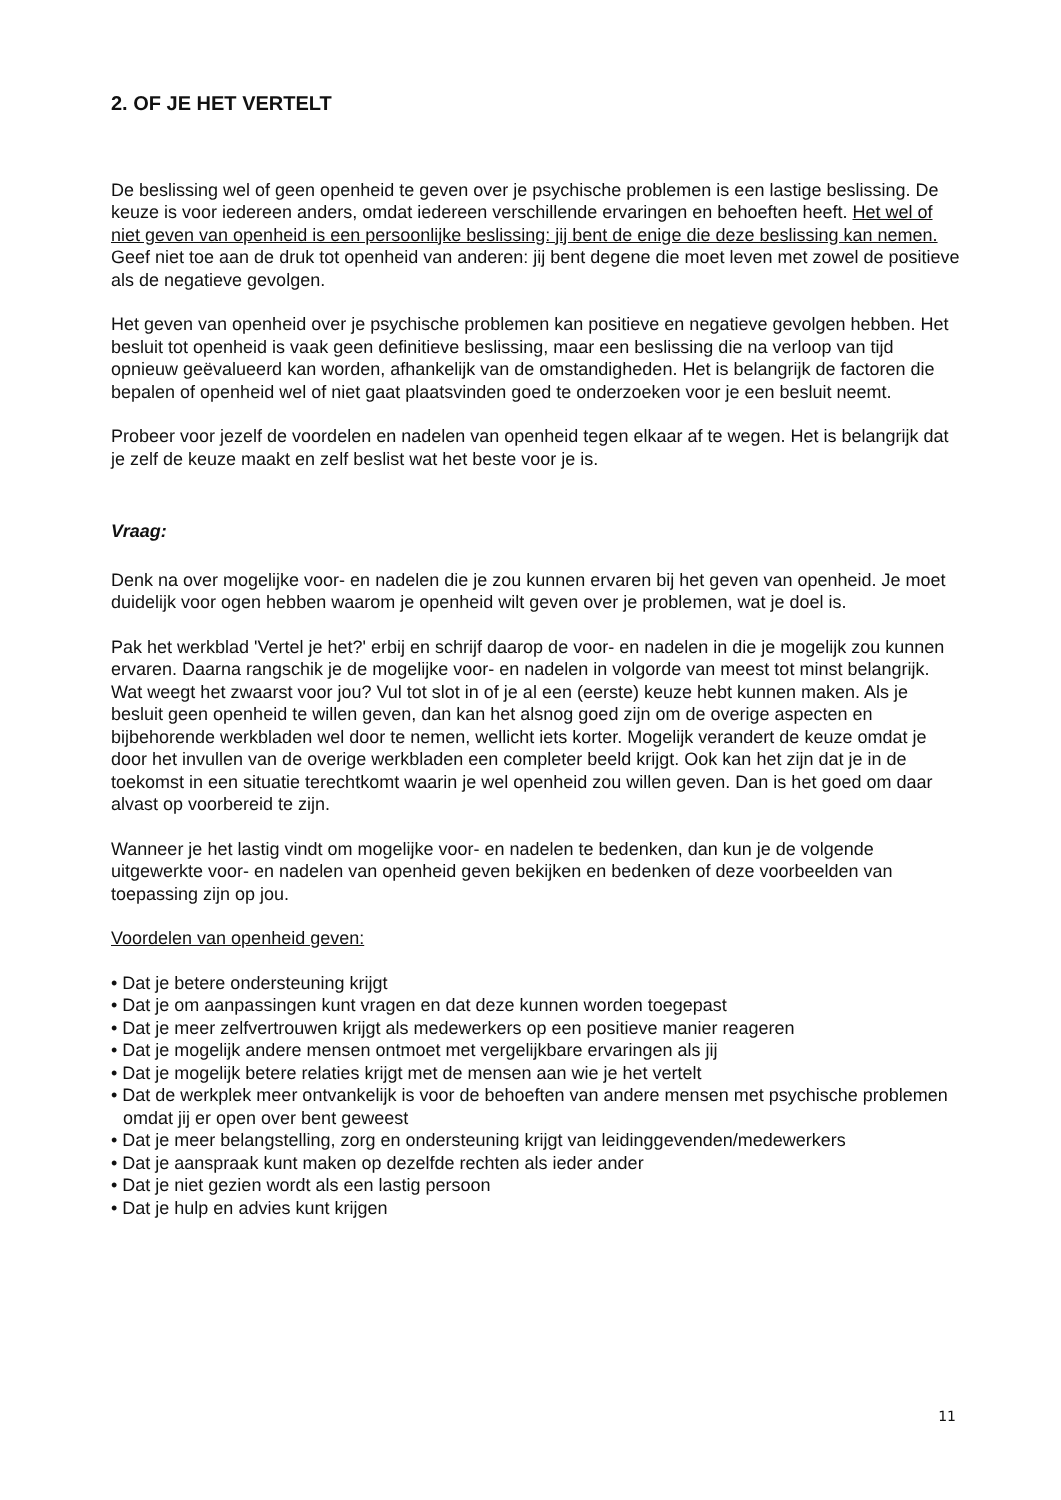2. OF JE HET VERTELT
De beslissing wel of geen openheid te geven over je psychische problemen is een lastige beslissing. De keuze is voor iedereen anders, omdat iedereen verschillende ervaringen en behoeften heeft. Het wel of niet geven van openheid is een persoonlijke beslissing: jij bent de enige die deze beslissing kan nemen. Geef niet toe aan de druk tot openheid van anderen: jij bent degene die moet leven met zowel de positieve als de negatieve gevolgen.
Het geven van openheid over je psychische problemen kan positieve en negatieve gevolgen hebben. Het besluit tot openheid is vaak geen definitieve beslissing, maar een beslissing die na verloop van tijd opnieuw geëvalueerd kan worden, afhankelijk van de omstandigheden. Het is belangrijk de factoren die bepalen of openheid wel of niet gaat plaatsvinden goed te onderzoeken voor je een besluit neemt.
Probeer voor jezelf de voordelen en nadelen van openheid tegen elkaar af te wegen. Het is belangrijk dat je zelf de keuze maakt en zelf beslist wat het beste voor je is.
Vraag:
Denk na over mogelijke voor- en nadelen die je zou kunnen ervaren bij het geven van openheid. Je moet duidelijk voor ogen hebben waarom je openheid wilt geven over je problemen, wat je doel is.
Pak het werkblad 'Vertel je het?' erbij en schrijf daarop de voor- en nadelen in die je mogelijk zou kunnen ervaren. Daarna rangschik je de mogelijke voor- en nadelen in volgorde van meest tot minst belangrijk. Wat weegt het zwaarst voor jou? Vul tot slot in of je al een (eerste) keuze hebt kunnen maken. Als je besluit geen openheid te willen geven, dan kan het alsnog goed zijn om de overige aspecten en bijbehorende werkbladen wel door te nemen, wellicht iets korter. Mogelijk verandert de keuze omdat je door het invullen van de overige werkbladen een completer beeld krijgt. Ook kan het zijn dat je in de toekomst in een situatie terechtkomt waarin je wel openheid zou willen geven. Dan is het goed om daar alvast op voorbereid te zijn.
Wanneer je het lastig vindt om mogelijke voor- en nadelen te bedenken, dan kun je de volgende uitgewerkte voor- en nadelen van openheid geven bekijken en bedenken of deze voorbeelden van toepassing zijn op jou.
Voordelen van openheid geven:
• Dat je betere ondersteuning krijgt
• Dat je om aanpassingen kunt vragen en dat deze kunnen worden toegepast
• Dat je meer zelfvertrouwen krijgt als medewerkers op een positieve manier reageren
• Dat je mogelijk andere mensen ontmoet met vergelijkbare ervaringen als jij
• Dat je mogelijk betere relaties krijgt met de mensen aan wie je het vertelt
• Dat de werkplek meer ontvankelijk is voor de behoeften van andere mensen met psychische problemen omdat jij er open over bent geweest
• Dat je meer belangstelling, zorg en ondersteuning krijgt van leidinggevenden/medewerkers
• Dat je aanspraak kunt maken op dezelfde rechten als ieder ander
• Dat je niet gezien wordt als een lastig persoon
• Dat je hulp en advies kunt krijgen
11